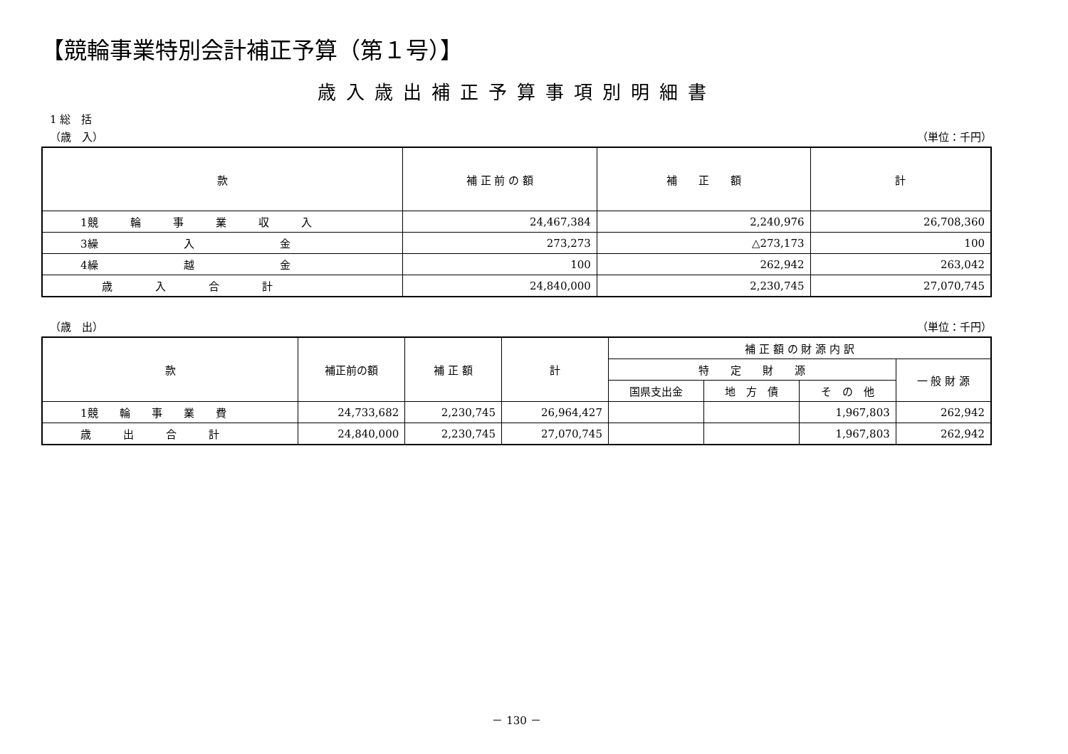【競輪事業特別会計補正予算（第１号）】
歳入歳出補正予算事項別明細書
1 総　括
（歳　入） （単位：千円）
| 款 | 補 正 前 の 額 | 補 正 額 | 計 |
| --- | --- | --- | --- |
| 1競 輪 事 業 収 入 | 24,467,384 | 2,240,976 | 26,708,360 |
| 3繰 入 金 | 273,273 | △273,173 | 100 |
| 4繰 越 金 | 100 | 262,942 | 263,042 |
| 歳 入 合 計 | 24,840,000 | 2,230,745 | 27,070,745 |
（歳　出） （単位：千円）
| 款 | 補正前の額 | 補 正 額 | 計 | 補 正 額 の 財 源 内 訳 | | | |
| --- | --- | --- | --- | --- | --- | --- | --- |
| | | | | 特 定 財 源 | | | 一 般 財 源 |
| | | | | 国県支出金 | 地 方 債 | そ の 他 | |
| 1競 輪 事 業 費 | 24,733,682 | 2,230,745 | 26,964,427 | | | 1,967,803 | 262,942 |
| 歳 出 合 計 | 24,840,000 | 2,230,745 | 27,070,745 | | | 1,967,803 | 262,942 |
－ 130 －